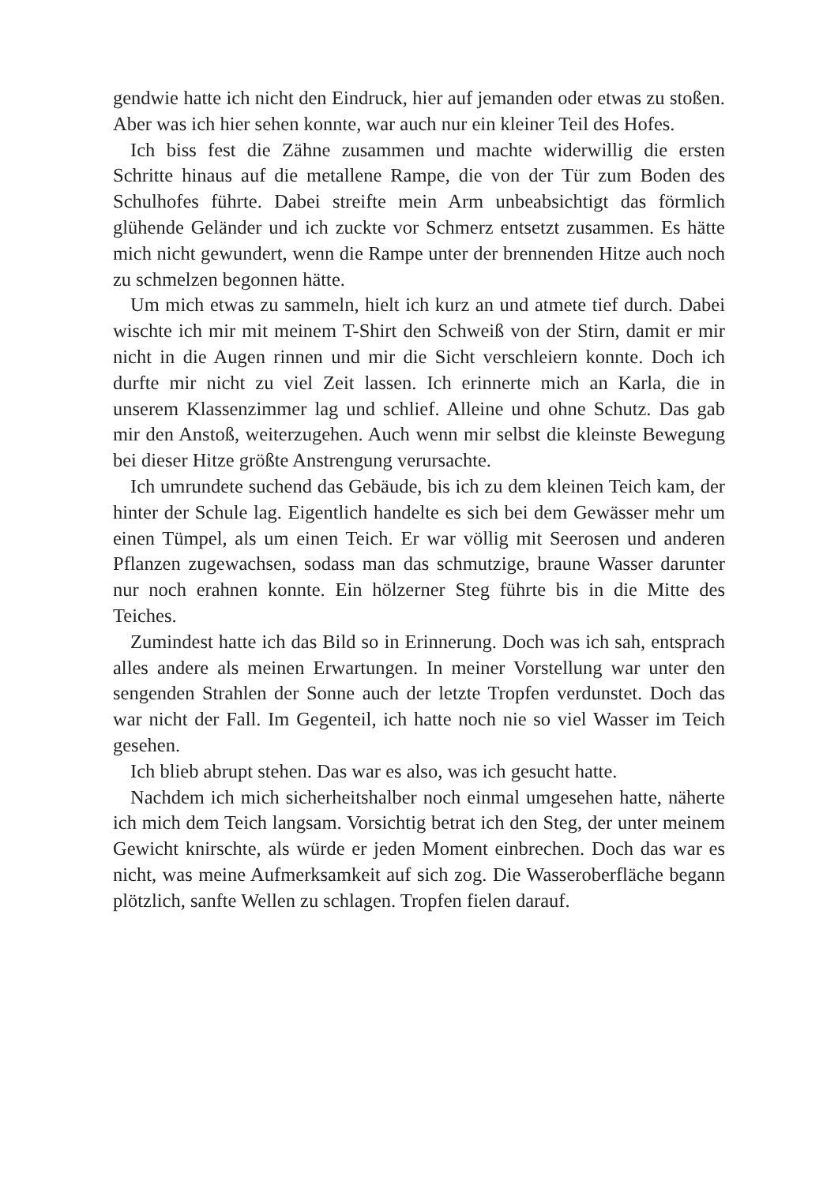gendwie hatte ich nicht den Eindruck, hier auf jemanden oder etwas zu stoßen. Aber was ich hier sehen konnte, war auch nur ein kleiner Teil des Hofes.
Ich biss fest die Zähne zusammen und machte widerwillig die ersten Schritte hinaus auf die metallene Rampe, die von der Tür zum Boden des Schulhofes führte. Dabei streifte mein Arm unbeabsichtigt das förmlich glühende Geländer und ich zuckte vor Schmerz entsetzt zusammen. Es hätte mich nicht gewundert, wenn die Rampe unter der brennenden Hitze auch noch zu schmelzen begonnen hätte.
Um mich etwas zu sammeln, hielt ich kurz an und atmete tief durch. Dabei wischte ich mir mit meinem T-Shirt den Schweiß von der Stirn, damit er mir nicht in die Augen rinnen und mir die Sicht verschleiern konnte. Doch ich durfte mir nicht zu viel Zeit lassen. Ich erinnerte mich an Karla, die in unserem Klassenzimmer lag und schlief. Alleine und ohne Schutz. Das gab mir den Anstoß, weiterzugehen. Auch wenn mir selbst die kleinste Bewegung bei dieser Hitze größte Anstrengung verursachte.
Ich umrundete suchend das Gebäude, bis ich zu dem kleinen Teich kam, der hinter der Schule lag. Eigentlich handelte es sich bei dem Gewässer mehr um einen Tümpel, als um einen Teich. Er war völlig mit Seerosen und anderen Pflanzen zugewachsen, sodass man das schmutzige, braune Wasser darunter nur noch erahnen konnte. Ein hölzerner Steg führte bis in die Mitte des Teiches.
Zumindest hatte ich das Bild so in Erinnerung. Doch was ich sah, entsprach alles andere als meinen Erwartungen. In meiner Vorstellung war unter den sengenden Strahlen der Sonne auch der letzte Tropfen verdunstet. Doch das war nicht der Fall. Im Gegenteil, ich hatte noch nie so viel Wasser im Teich gesehen.
Ich blieb abrupt stehen. Das war es also, was ich gesucht hatte.
Nachdem ich mich sicherheitshalber noch einmal umgesehen hatte, näherte ich mich dem Teich langsam. Vorsichtig betrat ich den Steg, der unter meinem Gewicht knirschte, als würde er jeden Moment einbrechen. Doch das war es nicht, was meine Aufmerksamkeit auf sich zog. Die Wasseroberfläche begann plötzlich, sanfte Wellen zu schlagen. Tropfen fielen darauf.